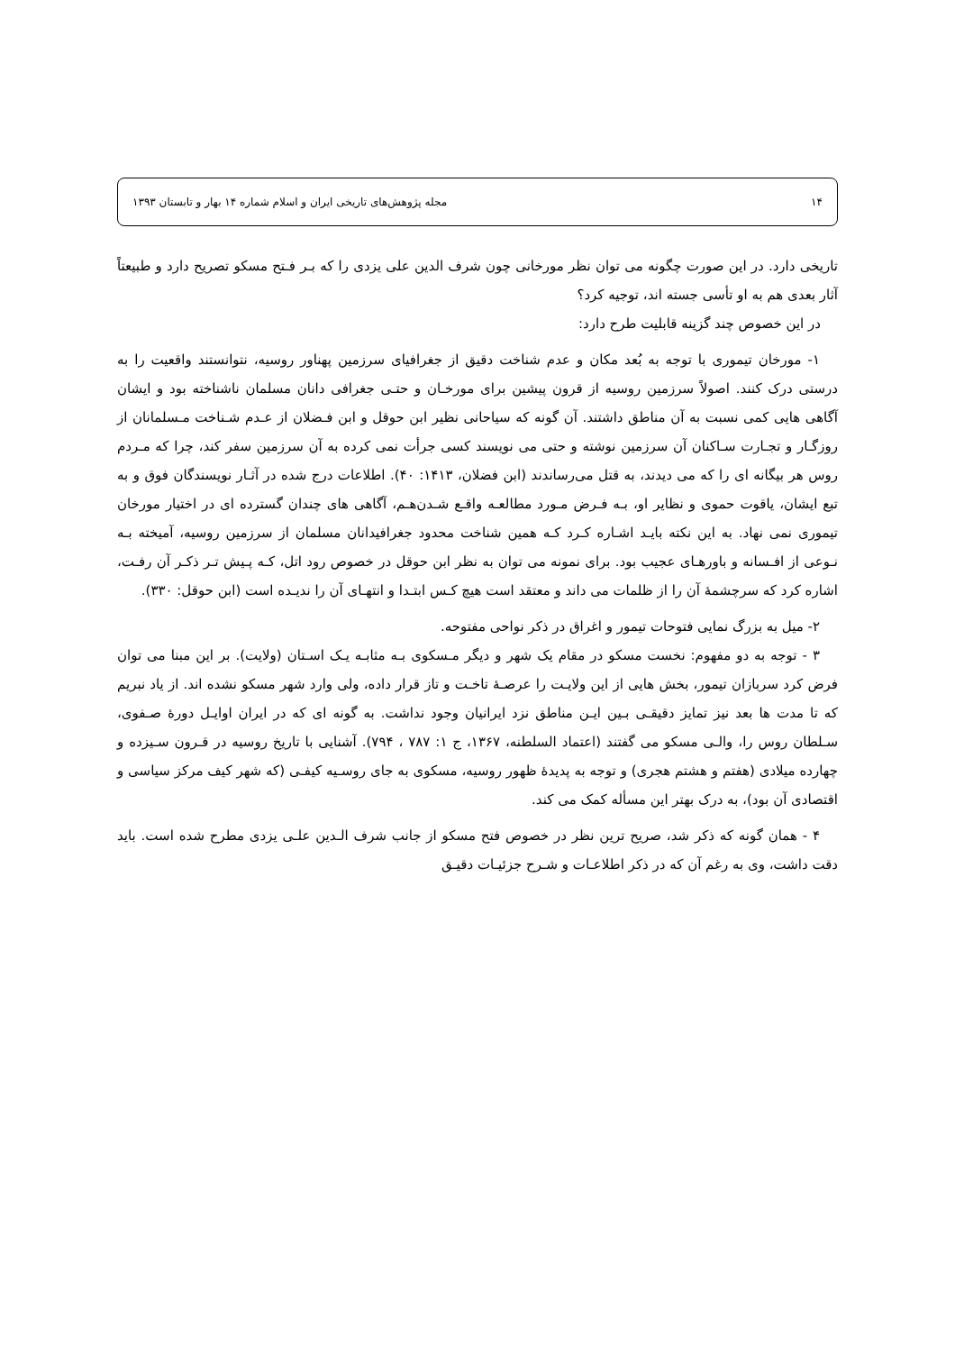۱۴ مجله پژوهش‌های تاریخی ایران و اسلام شماره ۱۴ بهار و تابستان ۱۳۹۳
تاریخی دارد. در این صورت چگونه می توان نظر مورخانی چون شرف الدین علی یزدی را که بـر فـتح مسکو تصریح دارد و طبیعتاً آثار بعدی هم به او تأسی جسته اند، توجیه کرد؟
در این خصوص چند گزینه قابلیت طرح دارد:
۱- مورخان تیموری با توجه به بُعد مکان و عدم شناخت دقیق از جغرافیای سرزمین پهناور روسیه، نتوانستند واقعیت را به درستی درک کنند. اصولاً سرزمین روسیه از قرون پیشین برای مورخـان و حتـی جغرافی دانان مسلمان ناشناخته بود و ایشان آگاهی هایی کمی نسبت به آن مناطق داشتند. آن گونه که سیاحانی نظیر ابن حوقل و ابن فـضلان از عـدم شـناخت مـسلمانان از روزگـار و تجـارت سـاکنان آن سرزمین نوشته و حتی می نویسند کسی جرأت نمی کرده به آن سرزمین سفر کند، چرا که مـردم روس هر بیگانه ای را که می دیدند، به قتل می‌رساندند (ابن فضلان، ۱۴۱۳: ۴۰). اطلاعات درج شده در آثـار نویسندگان فوق و به تبع ایشان، یاقوت حموی و نظایر او، بـه فـرض مـورد مطالعـه واقـع شـدن‌هـم، آگاهی های چندان گسترده ای در اختیار مورخان تیموری نمی نهاد. به این نکته بایـد اشـاره کـرد کـه همین شناخت محدود جغرافیدانان مسلمان از سرزمین روسیه، آمیخته بـه نـوعی از افـسانه و باورهـای عجیب بود. برای نمونه می توان به نظر ابن حوقل در خصوص رود اتل، کـه پـیش تـر ذکـر آن رفـت، اشاره کرد که سرچشمهٔ آن را از ظلمات می داند و معتقد است هیچ کـس ابتـدا و انتهـای آن را ندیـده است (ابن حوقل: ۳۳۰).
۲- میل به بزرگ نمایی فتوحات تیمور و اغراق در ذکر نواحی مفتوحه.
۳ - توجه به دو مفهوم: نخست مسکو در مقام یک شهر و دیگر مـسکوی بـه مثابـه یـک اسـتان (ولایت). بر این مبنا می توان فرض کرد سربازان تیمور، بخش هایی از این ولایـت را عرصـهٔ تاخـت و تاز قرار داده، ولی وارد شهر مسکو نشده اند. از یاد نبریم که تا مدت ها بعد نیز تمایز دقیقـی بـین ایـن مناطق نزد ایرانیان وجود نداشت. به گونه ای که در ایران اوایـل دورهٔ صـفوی، سـلطان روس را، والـی مسکو می گفتند (اعتماد السلطنه، ۱۳۶۷، ج ۱: ۷۸۷ ، ۷۹۴). آشنایی با تاریخ روسیه در قـرون سـیزده و چهارده میلادی (هفتم و هشتم هجری) و توجه به پدیدهٔ ظهور روسیه، مسکوی به جای روسـیه کیفـی (که شهر کیف مرکز سیاسی و اقتصادی آن بود)، به درک بهتر این مسأله کمک می کند.
۴ - همان گونه که ذکر شد، صریح ترین نظر در خصوص فتح مسکو از جانب شرف الـدین علـی یزدی مطرح شده است. باید دقت داشت، وی به رغم آن که در ذکر اطلاعـات و شـرح جزئیـات دقیـق